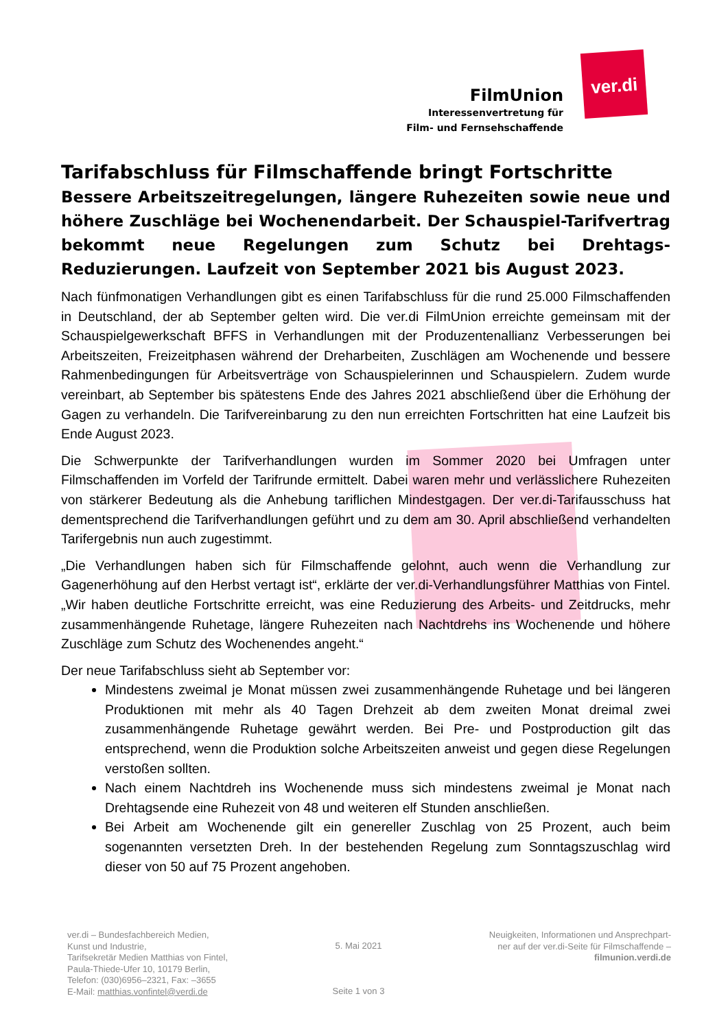FilmUnion
Interessenvertretung für
Film- und Fernsehschaffende
ver.di
Tarifabschluss für Filmschaffende bringt Fortschritte
Bessere Arbeitszeitregelungen, längere Ruhezeiten sowie neue und höhere Zuschläge bei Wochenendarbeit. Der Schauspiel-Tarifvertrag bekommt neue Regelungen zum Schutz bei Drehtags-Reduzierungen. Laufzeit von September 2021 bis August 2023.
Nach fünfmonatigen Verhandlungen gibt es einen Tarifabschluss für die rund 25.000 Filmschaffenden in Deutschland, der ab September gelten wird. Die ver.di FilmUnion erreichte gemeinsam mit der Schauspielgewerkschaft BFFS in Verhandlungen mit der Produzentenallianz Verbesserungen bei Arbeitszeiten, Freizeitphasen während der Dreharbeiten, Zuschlägen am Wochenende und bessere Rahmenbedingungen für Arbeitsverträge von Schauspielerinnen und Schauspielern. Zudem wurde vereinbart, ab September bis spätestens Ende des Jahres 2021 abschließend über die Erhöhung der Gagen zu verhandeln. Die Tarifvereinbarung zu den nun erreichten Fortschritten hat eine Laufzeit bis Ende August 2023.
Die Schwerpunkte der Tarifverhandlungen wurden im Sommer 2020 bei Umfragen unter Filmschaffenden im Vorfeld der Tarifrunde ermittelt. Dabei waren mehr und verlässlichere Ruhezeiten von stärkerer Bedeutung als die Anhebung tariflichen Mindestgagen. Der ver.di-Tarifausschuss hat dementsprechend die Tarifverhandlungen geführt und zu dem am 30. April abschließend verhandelten Tarifergebnis nun auch zugestimmt.
„Die Verhandlungen haben sich für Filmschaffende gelohnt, auch wenn die Verhandlung zur Gagenerhöhung auf den Herbst vertagt ist“, erklärte der ver.di-Verhandlungsführer Matthias von Fintel. „Wir haben deutliche Fortschritte erreicht, was eine Reduzierung des Arbeits- und Zeitdrucks, mehr zusammenhängende Ruhetage, längere Ruhezeiten nach Nachtdrehs ins Wochenende und höhere Zuschläge zum Schutz des Wochenendes angeht.“
Der neue Tarifabschluss sieht ab September vor:
Mindestens zweimal je Monat müssen zwei zusammenhängende Ruhetage und bei längeren Produktionen mit mehr als 40 Tagen Drehzeit ab dem zweiten Monat dreimal zwei zusammenhängende Ruhetage gewährt werden. Bei Pre- und Postproduction gilt das entsprechend, wenn die Produktion solche Arbeitszeiten anweist und gegen diese Regelungen verstoßen sollten.
Nach einem Nachtdreh ins Wochenende muss sich mindestens zweimal je Monat nach Drehtagsende eine Ruhezeit von 48 und weiteren elf Stunden anschließen.
Bei Arbeit am Wochenende gilt ein genereller Zuschlag von 25 Prozent, auch beim sogenannten versetzten Dreh. In der bestehenden Regelung zum Sonntagszuschlag wird dieser von 50 auf 75 Prozent angehoben.
ver.di – Bundesfachbereich Medien,
Kunst und Industrie,
Tarifsekretär Medien Matthias von Fintel,
Paula-Thiede-Ufer 10, 10179 Berlin,
Telefon: (030)6956–2321, Fax: –3655
E-Mail: matthias.vonfintel@verdi.de
5. Mai 2021
Seite 1 von 3
Neuigkeiten, Informationen und Ansprechpart-
ner auf der ver.di-Seite für Filmschaffende –
filmunion.verdi.de